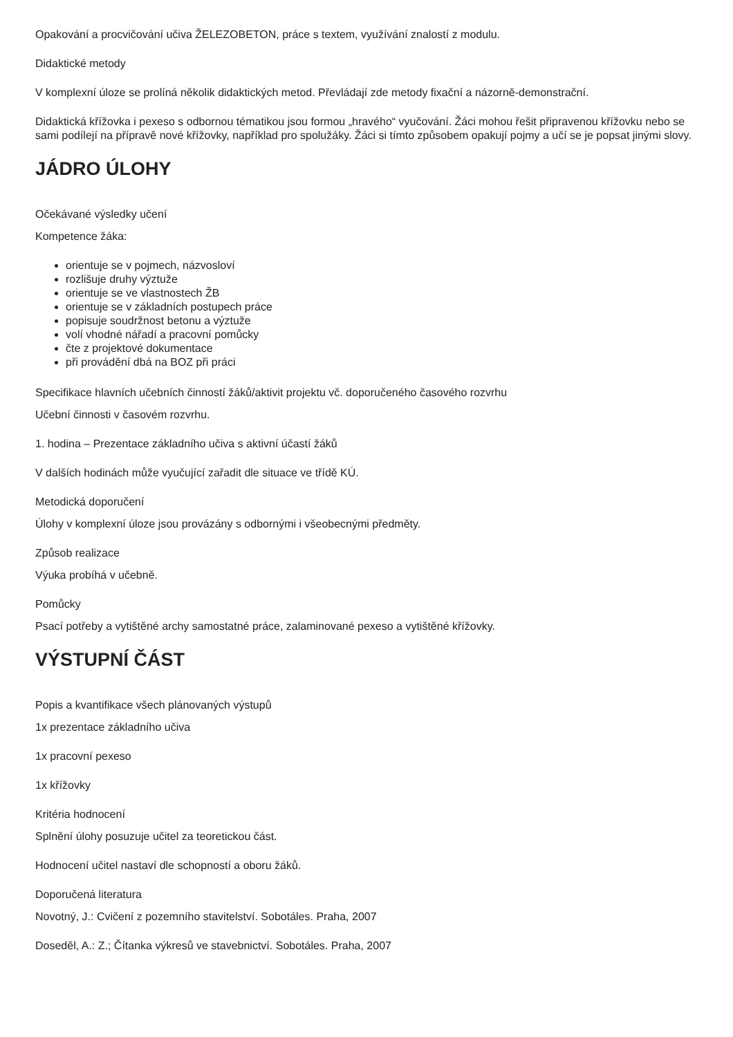Opakování a procvičování učiva ŽELEZOBETON, práce s textem, využívání znalostí z modulu.
Didaktické metody
V komplexní úloze se prolíná několik didaktických metod. Převládají zde metody fixační a názorně-demonstrační.
Didaktická křížovka i pexeso s odbornou tématikou jsou formou „hravého“ vyučování. Žáci mohou řešit připravenou křížovku nebo se sami podílejí na přípravě nové křížovky, například pro spolužáky. Žáci si tímto způsobem opakují pojmy a učí se je popsat jinými slovy.
JÁDRO ÚLOHY
Očekávané výsledky učení
Kompetence žáka:
orientuje se v pojmech, názvosloví
rozlišuje druhy výztuže
orientuje se ve vlastnostech ŽB
orientuje se v základních postupech práce
popisuje soudržnost betonu a výztuže
volí vhodné nářadí a pracovní pomůcky
čte z projektové dokumentace
při provádění dbá na BOZ při práci
Specifikace hlavních učebních činností žáků/aktivit projektu vč. doporučeného časového rozvrhu
Učební činnosti v časovém rozvrhu.
1. hodina – Prezentace základního učiva s aktivní účastí žáků
V dalších hodinách může vyučující zařadit dle situace ve třídě KÚ.
Metodická doporučení
Úlohy v komplexní úloze jsou provázány s odbornými i všeobecnými předměty.
Způsob realizace
Výuka probíhá v učebně.
Pomůcky
Psací potřeby a vytištěné archy samostatné práce, zalaminované pexeso a vytištěné křížovky.
VÝSTUPNÍ ČÁST
Popis a kvantifikace všech plánovaných výstupů
1x prezentace základního učiva
1x pracovní pexeso
1x křížovky
Kritéria hodnocení
Splnění úlohy posuzuje učitel za teoretickou část.
Hodnocení učitel nastaví dle schopností a oboru žáků.
Doporučená literatura
Novotný, J.: Cvičení z pozemního stavitelství. Sobotáles. Praha, 2007
Doseděl, A.: Z.; Čítanka výkresů ve stavebnictví. Sobotáles. Praha, 2007